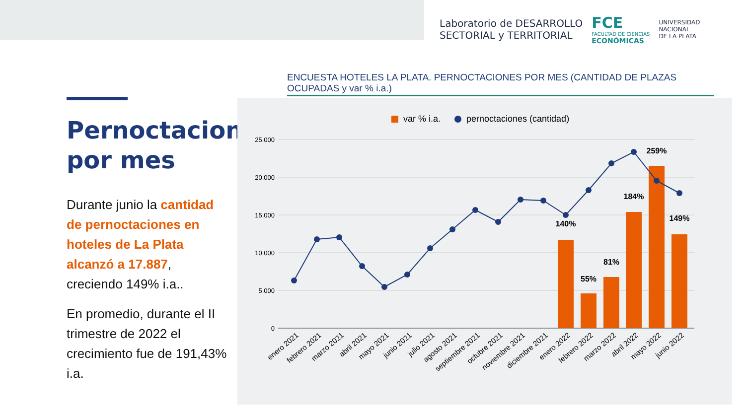Laboratorio de DESARROLLO
SECTORIAL y TERRITORIAL
FCE
FACULTAD DE CIENCIAS
ECONÓMICAS
UNIVERSIDAD
NACIONAL
DE LA PLATA
Pernoctaciones por mes
Durante junio la cantidad de pernoctaciones en hoteles de La Plata alcanzó a 17.887, creciendo 149% i.a..
En promedio, durante el II trimestre de 2022 el crecimiento fue de 191,43% i.a.
ENCUESTA HOTELES LA PLATA. PERNOCTACIONES POR MES (CANTIDAD DE PLAZAS OCUPADAS y var % i.a.)
var % i.a.
pernoctaciones (cantidad)
25.000
20.000
15.000
10.000
5.000
0
140%
55%
81%
184%
259%
149%
enero 2021
febrero 2021
marzo 2021
abril 2021
mayo 2021
junio 2021
julio 2021
agosto 2021
septiembre 2021
octubre 2021
noviembre 2021
diciembre 2021
enero 2022
febrero 2022
marzo 2022
abril 2022
mayo 2022
junio 2022